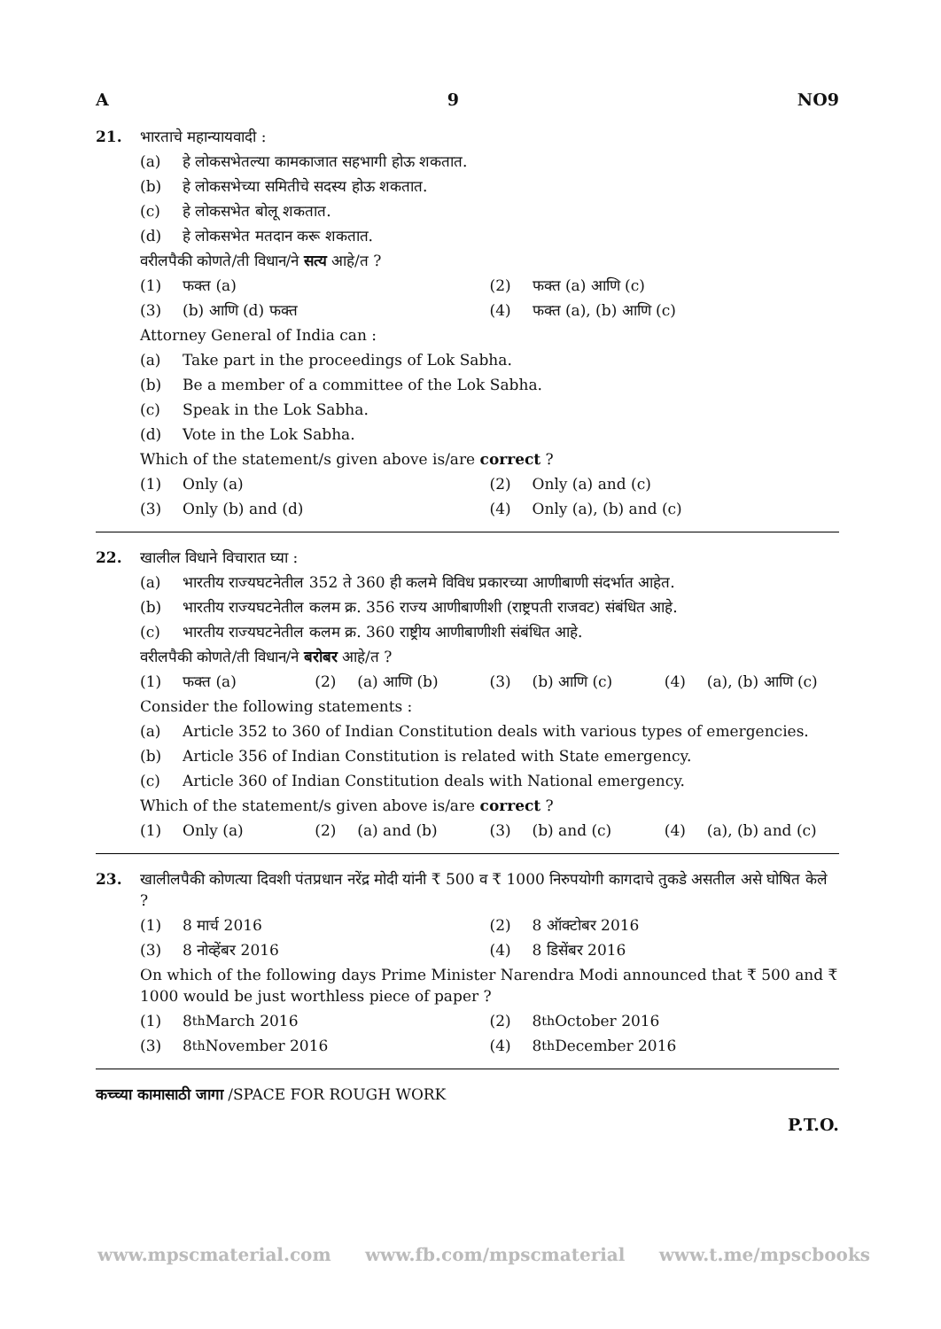A 9 NO9
21. भारताचे महान्यायवादी :
(a) हे लोकसभेतल्या कामकाजात सहभागी होऊ शकतात.
(b) हे लोकसभेच्या समितीचे सदस्य होऊ शकतात.
(c) हे लोकसभेत बोलू शकतात.
(d) हे लोकसभेत मतदान करू शकतात.
वरीलपैकी कोणते/ती विधान/ने सत्य आहे/त ?
(1) फक्त (a) (2) फक्त (a) आणि (c)
(3) (b) आणि (d) फक्त (4) फक्त (a), (b) आणि (c)
Attorney General of India can :
(a) Take part in the proceedings of Lok Sabha.
(b) Be a member of a committee of the Lok Sabha.
(c) Speak in the Lok Sabha.
(d) Vote in the Lok Sabha.
Which of the statement/s given above is/are correct ?
(1) Only (a) (2) Only (a) and (c)
(3) Only (b) and (d) (4) Only (a), (b) and (c)
22. खालील विधाने विचारात घ्या :
(a) भारतीय राज्यघटनेतील 352 ते 360 ही कलमे विविध प्रकारच्या आणीबाणी संदर्भात आहेत.
(b) भारतीय राज्यघटनेतील कलम क्र. 356 राज्य आणीबाणीशी (राष्ट्रपती राजवट) संबंधित आहे.
(c) भारतीय राज्यघटनेतील कलम क्र. 360 राष्ट्रीय आणीबाणीशी संबंधित आहे.
वरीलपैकी कोणते/ती विधान/ने बरोबर आहे/त ?
(1) फक्त (a) (2) (a) आणि (b) (3) (b) आणि (c) (4) (a), (b) आणि (c)
Consider the following statements :
(a) Article 352 to 360 of Indian Constitution deals with various types of emergencies.
(b) Article 356 of Indian Constitution is related with State emergency.
(c) Article 360 of Indian Constitution deals with National emergency.
Which of the statement/s given above is/are correct ?
(1) Only (a) (2) (a) and (b) (3) (b) and (c) (4) (a), (b) and (c)
23. खालीलपैकी कोणत्या दिवशी पंतप्रधान नरेंद्र मोदी यांनी ₹ 500 व ₹ 1000 निरुपयोगी कागदाचे तुकडे असतील असे घोषित केले ?
(1) 8 मार्च 2016 (2) 8 ऑक्टोबर 2016
(3) 8 नोव्हेंबर 2016 (4) 8 डिसेंबर 2016
On which of the following days Prime Minister Narendra Modi announced that ₹ 500 and ₹ 1000 would be just worthless piece of paper ?
(1) 8<sup>th</sup> March 2016 (2) 8<sup>th</sup> October 2016
(3) 8<sup>th</sup> November 2016 (4) 8<sup>th</sup> December 2016
कच्च्या कामासाठी जागा /SPACE FOR ROUGH WORK
P.T.O.
www.mpscmaterial.com www.fb.com/mpscmaterial www.t.me/mpscbooks